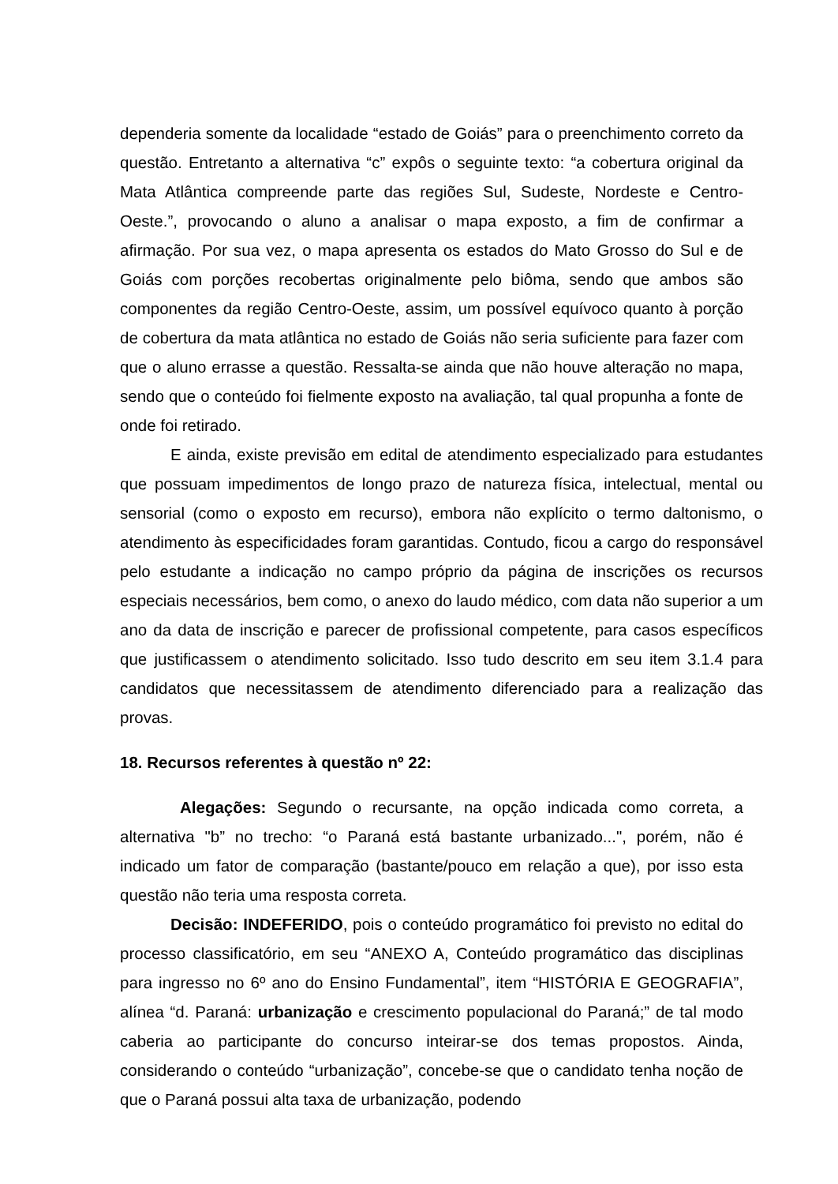dependeria somente da localidade “estado de Goiás” para o preenchimento correto da questão. Entretanto a alternativa “c” expôs o seguinte texto: “a cobertura original da Mata Atlântica compreende parte das regiões Sul, Sudeste, Nordeste e Centro-Oeste.”, provocando o aluno a analisar o mapa exposto, a fim de confirmar a afirmação. Por sua vez, o mapa apresenta os estados do Mato Grosso do Sul e de Goiás com porções recobertas originalmente pelo biôma, sendo que ambos são componentes da região Centro-Oeste, assim, um possível equívoco quanto à porção de cobertura da mata atlântica no estado de Goiás não seria suficiente para fazer com que o aluno errasse a questão. Ressalta-se ainda que não houve alteração no mapa, sendo que o conteúdo foi fielmente exposto na avaliação, tal qual propunha a fonte de onde foi retirado.
E ainda, existe previsão em edital de atendimento especializado para estudantes que possuam impedimentos de longo prazo de natureza física, intelectual, mental ou sensorial (como o exposto em recurso), embora não explícito o termo daltonismo, o atendimento às especificidades foram garantidas. Contudo, ficou a cargo do responsável pelo estudante a indicação no campo próprio da página de inscrições os recursos especiais necessários, bem como, o anexo do laudo médico, com data não superior a um ano da data de inscrição e parecer de profissional competente, para casos específicos que justificassem o atendimento solicitado. Isso tudo descrito em seu item 3.1.4 para candidatos que necessitassem de atendimento diferenciado para a realização das provas.
18. Recursos referentes à questão nº 22:
Alegações: Segundo o recursante, na opção indicada como correta, a alternativa "b” no trecho: “o Paraná está bastante urbanizado...", porém, não é indicado um fator de comparação (bastante/pouco em relação a que), por isso esta questão não teria uma resposta correta.
Decisão: INDEFERIDO, pois o conteúdo programático foi previsto no edital do processo classificatório, em seu “ANEXO A, Conteúdo programático das disciplinas para ingresso no 6º ano do Ensino Fundamental”, item “HISTÓRIA E GEOGRAFIA”, alínea “d. Paraná: urbanização e crescimento populacional do Paraná;” de tal modo caberia ao participante do concurso inteirar-se dos temas propostos. Ainda, considerando o conteúdo “urbanização”, concebe-se que o candidato tenha noção de que o Paraná possui alta taxa de urbanização, podendo